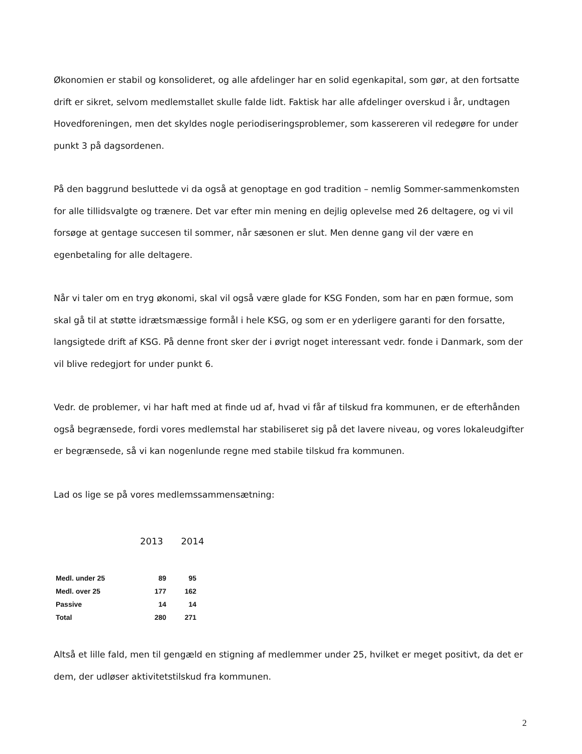Økonomien er stabil og konsolideret, og alle afdelinger har en solid egenkapital, som gør, at den fortsatte drift er sikret, selvom medlemstallet skulle falde lidt. Faktisk har alle afdelinger overskud i år, undtagen Hovedforeningen, men det skyldes nogle periodiseringsproblemer, som kassereren vil redegøre for under punkt 3 på dagsordenen.
På den baggrund besluttede vi da også at genoptage en god tradition – nemlig Sommer-sammenkomsten for alle tillidsvalgte og trænere. Det var efter min mening en dejlig oplevelse med 26 deltagere, og vi vil forsøge at gentage succesen til sommer, når sæsonen er slut. Men denne gang vil der være en egenbetaling for alle deltagere.
Når vi taler om en tryg økonomi, skal vil også være glade for KSG Fonden, som har en pæn formue, som skal gå til at støtte idrætsmæssige formål i hele KSG, og som er en yderligere garanti for den forsatte, langsigtede drift af KSG. På denne front sker der i øvrigt noget interessant vedr. fonde i Danmark, som der vil blive redegjort for under punkt 6.
Vedr. de problemer, vi har haft med at finde ud af, hvad vi får af tilskud fra kommunen, er de efterhånden også begrænsede, fordi vores medlemstal har stabiliseret sig på det lavere niveau, og vores lokaleudgifter er begrænsede, så vi kan nogenlunde regne med stabile tilskud fra kommunen.
Lad os lige se på vores medlemssammensætning:
2013 2014
| Medl. under 25 | 89 | 95 |
| Medl. over 25 | 177 | 162 |
| Passive | 14 | 14 |
| Total | 280 | 271 |
Altså et lille fald, men til gengæld en stigning af medlemmer under 25, hvilket er meget positivt, da det er dem, der udløser aktivitetstilskud fra kommunen.
2